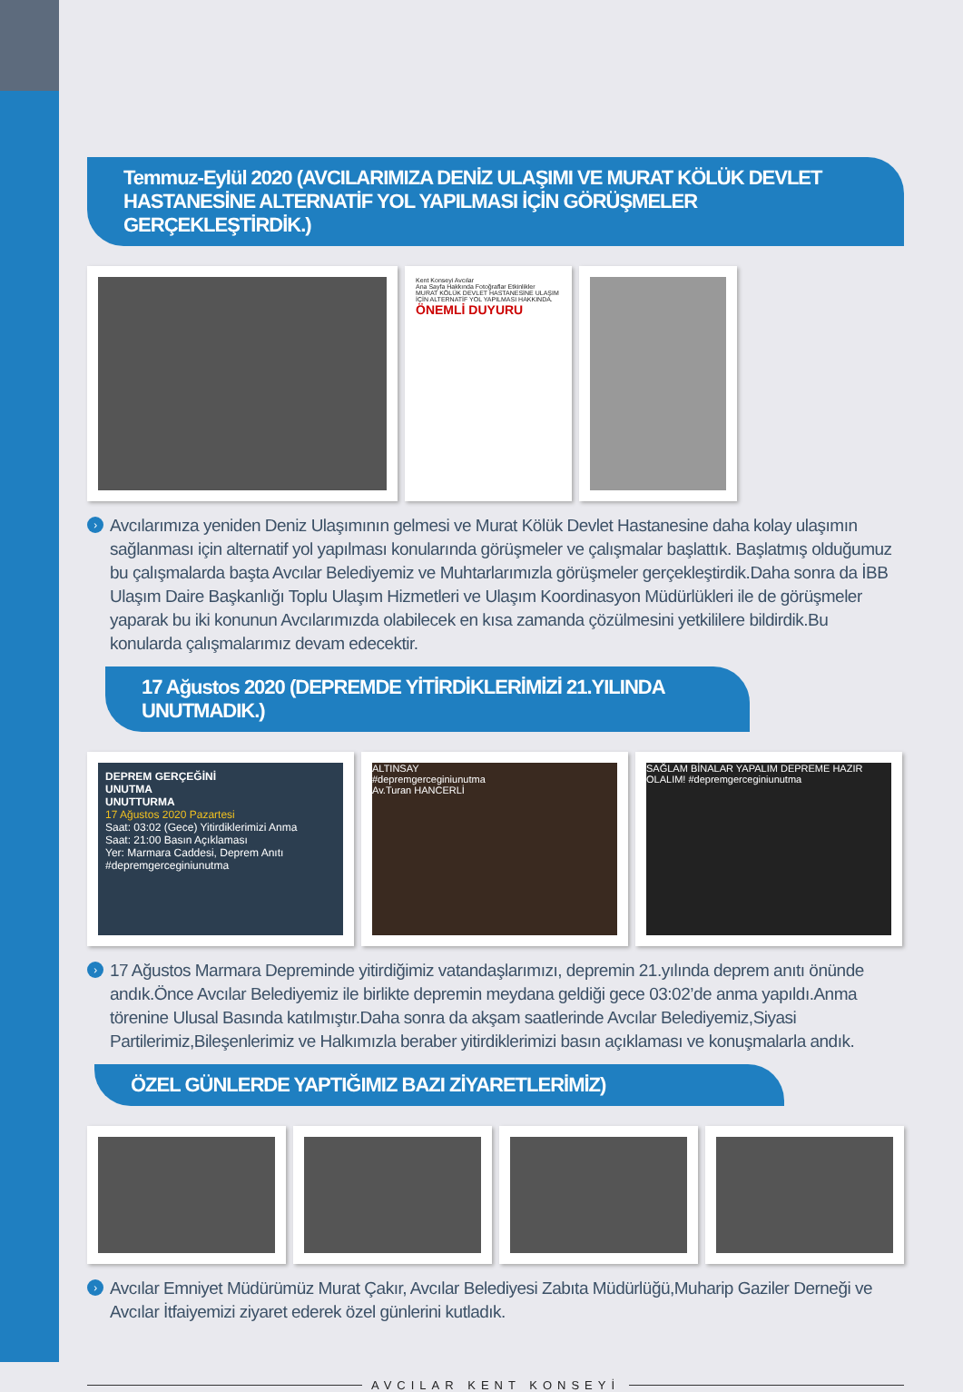Temmuz-Eylül 2020 (AVCILARIMIZA DENİZ ULAŞIMI VE MURAT KÖLÜK DEVLET HASTANESİNE ALTERNATİF YOL YAPILMASI İÇİN GÖRÜŞMELER GERÇEKLEŞTİRDİK.)
Kent Konseyi Avcılar
Ana Sayfa Hakkında Fotoğraflar Etkinlikler
MURAT KÖLÜK DEVLET HASTANESİNE ULAŞIM İÇİN ALTERNATİF YOL YAPILMASI HAKKINDA.
ÖNEMLİ DUYURU
› Avcılarımıza yeniden Deniz Ulaşımının gelmesi ve Murat Kölük Devlet Hastanesine daha kolay ulaşımın sağlanması için alternatif yol yapılması konularında görüşmeler ve çalışmalar başlattık. Başlatmış olduğumuz bu çalışmalarda başta Avcılar Belediyemiz ve Muhtarlarımızla görüşmeler gerçekleştirdik.Daha sonra da İBB Ulaşım Daire Başkanlığı Toplu Ulaşım Hizmetleri ve Ulaşım Koordinasyon Müdürlükleri ile de görüşmeler yaparak bu iki konunun Avcılarımızda olabilecek en kısa zamanda çözülmesini yetkililere bildirdik.Bu konularda çalışmalarımız devam edecektir.
17 Ağustos 2020 (DEPREMDE YİTİRDİKLERİMİZİ 21.YILINDA UNUTMADIK.)
DEPREM GERÇEĞİNİ
UNUTMA
UNUTTURMA
17 Ağustos 2020 Pazartesi
Saat: 03:02 (Gece) Yitirdiklerimizi Anma
Saat: 21:00 Basın Açıklaması
Yer: Marmara Caddesi, Deprem Anıtı
#depremgerceginiunutma
ALTINSAY
#depremgerceginiunutma
Av.Turan HANCERLİ
SAĞLAM BİNALAR YAPALIM DEPREME HAZIR OLALIM! #depremgerceginiunutma
› 17 Ağustos Marmara Depreminde yitirdiğimiz vatandaşlarımızı, depremin 21.yılında deprem anıtı önünde andık.Önce Avcılar Belediyemiz ile birlikte depremin meydana geldiği gece 03:02’de anma yapıldı.Anma törenine Ulusal Basında katılmıştır.Daha sonra da akşam saatlerinde Avcılar Belediyemiz,Siyasi Partilerimiz,Bileşenlerimiz ve Halkımızla beraber yitirdiklerimizi basın açıklaması ve konuşmalarla andık.
ÖZEL GÜNLERDE YAPTIĞIMIZ BAZI ZİYARETLERİMİZ)
› Avcılar Emniyet Müdürümüz Murat Çakır, Avcılar Belediyesi Zabıta Müdürlüğü,Muharip Gaziler Derneği ve Avcılar İtfaiyemizi ziyaret ederek özel günlerini kutladık.
AVCILAR KENT KONSEYİ